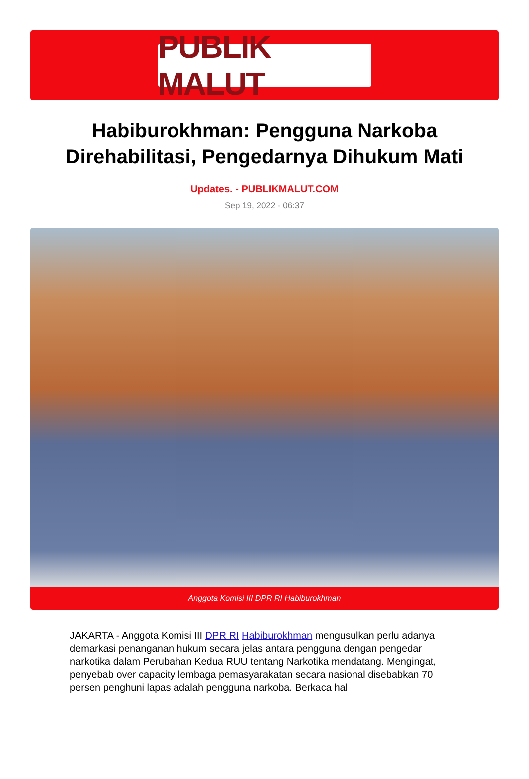PUBLIK MALUT
Habiburokhman: Pengguna Narkoba Direhabilitasi, Pengedarnya Dihukum Mati
Updates. - PUBLIKMALUT.COM
Sep 19, 2022 - 06:37
Anggota Komisi III DPR RI Habiburokhman
JAKARTA - Anggota Komisi III DPR RI Habiburokhman mengusulkan perlu adanya demarkasi penanganan hukum secara jelas antara pengguna dengan pengedar narkotika dalam Perubahan Kedua RUU tentang Narkotika mendatang. Mengingat, penyebab over capacity lembaga pemasyarakatan secara nasional disebabkan 70 persen penghuni lapas adalah pengguna narkoba. Berkaca hal